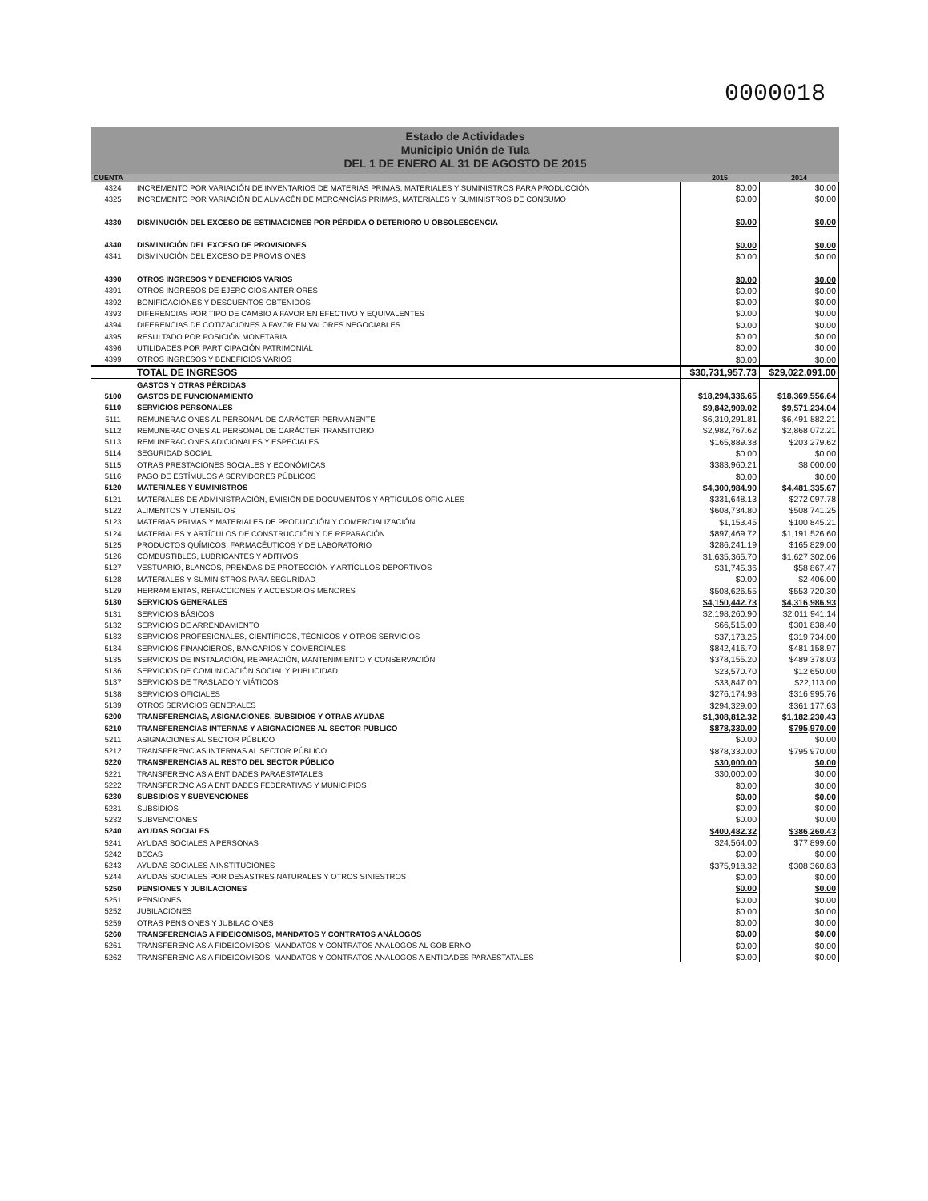0000018
Estado de Actividades
Municipio Unión de Tula
DEL 1 DE ENERO AL 31 DE AGOSTO DE 2015
| CUENTA | | 2015 | 2014 |
| --- | --- | --- | --- |
| 4324 | INCREMENTO POR VARIACIÓN DE INVENTARIOS DE MATERIAS PRIMAS, MATERIALES Y SUMINISTROS PARA PRODUCCIÓN | $0.00 | $0.00 |
| 4325 | INCREMENTO POR VARIACIÓN DE ALMACÉN DE MERCANCÍAS PRIMAS, MATERIALES Y SUMINISTROS DE CONSUMO | $0.00 | $0.00 |
| 4330 | DISMINUCIÓN DEL EXCESO DE ESTIMACIONES POR PÉRDIDA O DETERIORO U OBSOLESCENCIA | $0.00 | $0.00 |
| 4340 | DISMINUCIÓN DEL EXCESO DE PROVISIONES | $0.00 | $0.00 |
| 4341 | DISMINUCIÓN DEL EXCESO DE PROVISIONES | $0.00 | $0.00 |
| 4390 | OTROS INGRESOS Y BENEFICIOS VARIOS | $0.00 | $0.00 |
| 4391 | OTROS INGRESOS DE EJERCICIOS ANTERIORES | $0.00 | $0.00 |
| 4392 | BONIFICACIÓNES Y DESCUENTOS OBTENIDOS | $0.00 | $0.00 |
| 4393 | DIFERENCIAS POR TIPO DE CAMBIO A FAVOR EN EFECTIVO Y EQUIVALENTES | $0.00 | $0.00 |
| 4394 | DIFERENCIAS DE COTIZACIONES A FAVOR EN VALORES NEGOCIABLES | $0.00 | $0.00 |
| 4395 | RESULTADO POR POSICIÓN MONETARIA | $0.00 | $0.00 |
| 4396 | UTILIDADES POR PARTICIPACIÓN PATRIMONIAL | $0.00 | $0.00 |
| 4399 | OTROS INGRESOS Y BENEFICIOS VARIOS | $0.00 | $0.00 |
| | TOTAL DE INGRESOS | $30,731,957.73 | $29,022,091.00 |
| | GASTOS Y OTRAS PÉRDIDAS | | |
| 5100 | GASTOS DE FUNCIONAMIENTO | $18,294,336.65 | $18,369,556.64 |
| 5110 | SERVICIOS PERSONALES | $9,842,909.02 | $9,571,234.04 |
| 5111 | REMUNERACIONES AL PERSONAL DE CARÁCTER PERMANENTE | $6,310,291.81 | $6,491,882.21 |
| 5112 | REMUNERACIONES AL PERSONAL DE CARÁCTER TRANSITORIO | $2,982,767.62 | $2,868,072.21 |
| 5113 | REMUNERACIONES ADICIONALES Y ESPECIALES | $165,889.38 | $203,279.62 |
| 5114 | SEGURIDAD SOCIAL | $0.00 | $0.00 |
| 5115 | OTRAS PRESTACIONES SOCIALES Y ECONÓMICAS | $383,960.21 | $8,000.00 |
| 5116 | PAGO DE ESTÍMULOS A SERVIDORES PÚBLICOS | $0.00 | $0.00 |
| 5120 | MATERIALES Y SUMINISTROS | $4,300,984.90 | $4,481,335.67 |
| 5121 | MATERIALES DE ADMINISTRACIÓN, EMISIÓN DE DOCUMENTOS Y ARTÍCULOS OFICIALES | $331,648.13 | $272,097.78 |
| 5122 | ALIMENTOS Y UTENSILIOS | $608,734.80 | $508,741.25 |
| 5123 | MATERIAS PRIMAS Y MATERIALES DE PRODUCCIÓN Y COMERCIALIZACIÓN | $1,153.45 | $100,845.21 |
| 5124 | MATERIALES Y ARTÍCULOS DE CONSTRUCCIÓN Y DE REPARACIÓN | $897,469.72 | $1,191,526.60 |
| 5125 | PRODUCTOS QUÍMICOS, FARMACÉUTICOS Y DE LABORATORIO | $286,241.19 | $165,829.00 |
| 5126 | COMBUSTIBLES, LUBRICANTES Y ADITIVOS | $1,635,365.70 | $1,627,302.06 |
| 5127 | VESTUARIO, BLANCOS, PRENDAS DE PROTECCIÓN Y ARTÍCULOS DEPORTIVOS | $31,745.36 | $58,867.47 |
| 5128 | MATERIALES Y SUMINISTROS PARA SEGURIDAD | $0.00 | $2,406.00 |
| 5129 | HERRAMIENTAS, REFACCIONES Y ACCESORIOS MENORES | $508,626.55 | $553,720.30 |
| 5130 | SERVICIOS GENERALES | $4,150,442.73 | $4,316,986.93 |
| 5131 | SERVICIOS BÁSICOS | $2,198,260.90 | $2,011,941.14 |
| 5132 | SERVICIOS DE ARRENDAMIENTO | $66,515.00 | $301,838.40 |
| 5133 | SERVICIOS PROFESIONALES, CIENTÍFICOS, TÉCNICOS Y OTROS SERVICIOS | $37,173.25 | $319,734.00 |
| 5134 | SERVICIOS FINANCIEROS, BANCARIOS Y COMERCIALES | $842,416.70 | $481,158.97 |
| 5135 | SERVICIOS DE INSTALACIÓN, REPARACIÓN, MANTENIMIENTO Y CONSERVACIÓN | $378,155.20 | $489,378.03 |
| 5136 | SERVICIOS DE COMUNICACIÓN SOCIAL Y PUBLICIDAD | $23,570.70 | $12,650.00 |
| 5137 | SERVICIOS DE TRASLADO Y VIÁTICOS | $33,847.00 | $22,113.00 |
| 5138 | SERVICIOS OFICIALES | $276,174.98 | $316,995.76 |
| 5139 | OTROS SERVICIOS GENERALES | $294,329.00 | $361,177.63 |
| 5200 | TRANSFERENCIAS, ASIGNACIONES, SUBSIDIOS Y OTRAS AYUDAS | $1,308,812.32 | $1,182,230.43 |
| 5210 | TRANSFERENCIAS INTERNAS Y ASIGNACIONES AL SECTOR PÚBLICO | $878,330.00 | $795,970.00 |
| 5211 | ASIGNACIONES AL SECTOR PÚBLICO | $0.00 | $0.00 |
| 5212 | TRANSFERENCIAS INTERNAS AL SECTOR PÚBLICO | $878,330.00 | $795,970.00 |
| 5220 | TRANSFERENCIAS AL RESTO DEL SECTOR PÚBLICO | $30,000.00 | $0.00 |
| 5221 | TRANSFERENCIAS A ENTIDADES PARAESTATALES | $30,000.00 | $0.00 |
| 5222 | TRANSFERENCIAS A ENTIDADES FEDERATIVAS Y MUNICIPIOS | $0.00 | $0.00 |
| 5230 | SUBSIDIOS Y SUBVENCIONES | $0.00 | $0.00 |
| 5231 | SUBSIDIOS | $0.00 | $0.00 |
| 5232 | SUBVENCIONES | $0.00 | $0.00 |
| 5240 | AYUDAS SOCIALES | $400,482.32 | $386,260.43 |
| 5241 | AYUDAS SOCIALES A PERSONAS | $24,564.00 | $77,899.60 |
| 5242 | BECAS | $0.00 | $0.00 |
| 5243 | AYUDAS SOCIALES A INSTITUCIONES | $375,918.32 | $308,360.83 |
| 5244 | AYUDAS SOCIALES POR DESASTRES NATURALES Y OTROS SINIESTROS | $0.00 | $0.00 |
| 5250 | PENSIONES Y JUBILACIONES | $0.00 | $0.00 |
| 5251 | PENSIONES | $0.00 | $0.00 |
| 5252 | JUBILACIONES | $0.00 | $0.00 |
| 5259 | OTRAS PENSIONES Y JUBILACIONES | $0.00 | $0.00 |
| 5260 | TRANSFERENCIAS A FIDEICOMISOS, MANDATOS Y CONTRATOS ANÁLOGOS | $0.00 | $0.00 |
| 5261 | TRANSFERENCIAS A FIDEICOMISOS, MANDATOS Y CONTRATOS ANÁLOGOS AL GOBIERNO | $0.00 | $0.00 |
| 5262 | TRANSFERENCIAS A FIDEICOMISOS, MANDATOS Y CONTRATOS ANÁLOGOS A ENTIDADES PARAESTATALES | $0.00 | $0.00 |